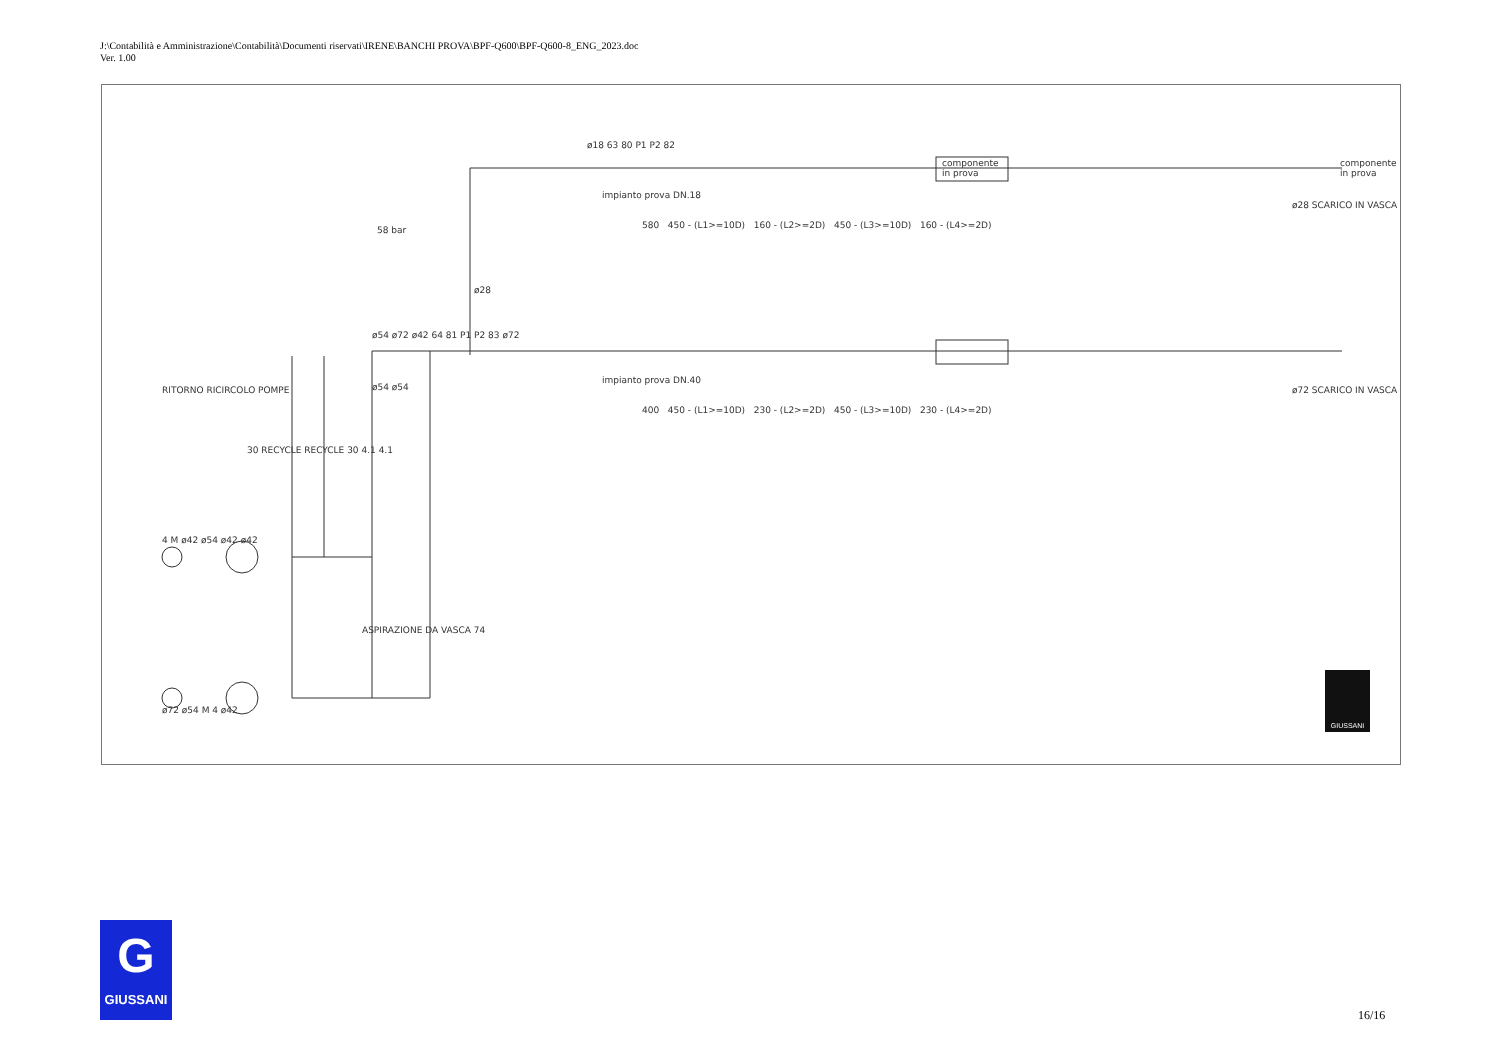J:\Contabilità e Amministrazione\Contabilità\Documenti riservati\IRENE\BANCHI PROVA\BPF-Q600\BPF-Q600-8_ENG_2023.doc
Ver. 1.00
ø18 63 80 P1 P2 82
componente
in prova
componente
in prova
impianto prova DN.18
580 450 - (L1>=10D) 160 - (L2>=2D) 450 - (L3>=10D) 160 - (L4>=2D)
ø28 SCARICO IN VASCA
58 bar
ø28
ø54 ø72 ø42 64 81 P1 P2 83 ø72
impianto prova DN.40
400 450 - (L1>=10D) 230 - (L2>=2D) 450 - (L3>=10D) 230 - (L4>=2D)
ø72 SCARICO IN VASCA
RITORNO RICIRCOLO POMPE ø54 ø54
30 RECYCLE RECYCLE 30 4.1 4.1
4 M ø42 ø54 ø42 ø42
ASPIRAZIONE DA VASCA 74
ø72 ø54 M 4 ø42
GIUSSANI
G
GIUSSANI
16/16